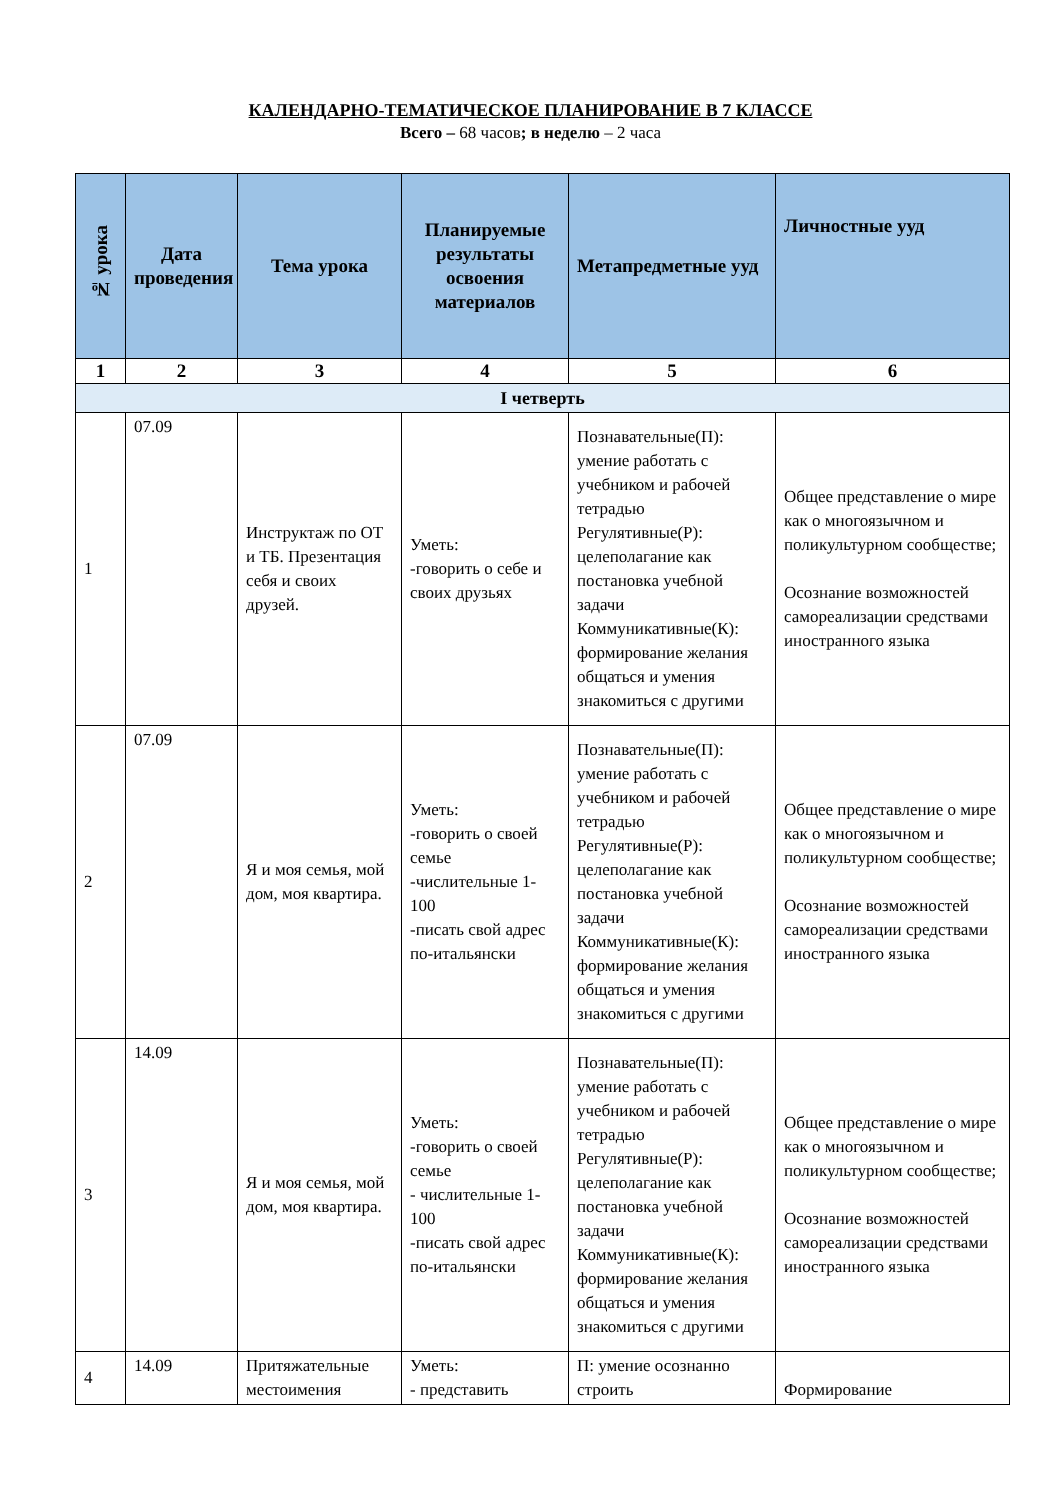КАЛЕНДАРНО-ТЕМАТИЧЕСКОЕ ПЛАНИРОВАНИЕ В 7 КЛАССЕ
Всего – 68 часов; в неделю – 2 часа
| № урока | Дата проведения | Тема урока | Планируемые результаты освоения материалов | Метапредметные ууд | Личностные ууд |
| --- | --- | --- | --- | --- | --- |
| 1 | 2 | 3 | 4 | 5 | 6 |
| I четверть | | | | | |
| 1 | 07.09 | Инструктаж по ОТ и ТБ. Презентация себя и своих друзей. | Уметь: -говорить о себе и своих друзьях | Познавательные(П): умение работать с учебником и рабочей тетрадью Регулятивные(Р): целеполагание как постановка учебной задачи Коммуникативные(К): формирование желания общаться и умения знакомиться с другими | Общее представление о мире как о многоязычном и поликультурном сообществе; Осознание возможностей самореализации средствами иностранного языка |
| 2 | 07.09 | Я и моя семья, мой дом, моя квартира. | Уметь: -говорить о своей семье -числительные 1-100 -писать свой адрес по-итальянски | Познавательные(П): умение работать с учебником и рабочей тетрадью Регулятивные(Р): целеполагание как постановка учебной задачи Коммуникативные(К): формирование желания общаться и умения знакомиться с другими | Общее представление о мире как о многоязычном и поликультурном сообществе; Осознание возможностей самореализации средствами иностранного языка |
| 3 | 14.09 | Я и моя семья, мой дом, моя квартира. | Уметь: -говорить о своей семье - числительные 1-100 -писать свой адрес по-итальянски | Познавательные(П): умение работать с учебником и рабочей тетрадью Регулятивные(Р): целеполагание как постановка учебной задачи Коммуникативные(К): формирование желания общаться и умения знакомиться с другими | Общее представление о мире как о многоязычном и поликультурном сообществе; Осознание возможностей самореализации средствами иностранного языка |
| 4 | 14.09 | Притяжательные местоимения | Уметь: - представить | П: умение осознанно строить | Формирование |